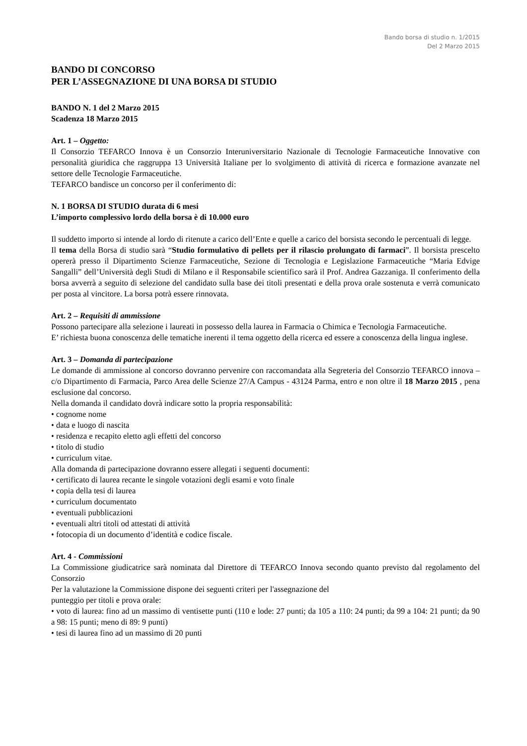Bando borsa di studio n. 1/2015
Del 2 Marzo 2015
BANDO DI CONCORSO
PER L’ASSEGNAZIONE DI UNA BORSA DI STUDIO
BANDO N. 1 del 2 Marzo 2015
Scadenza 18 Marzo 2015
Art. 1 – Oggetto:
Il Consorzio TEFARCO Innova è un Consorzio Interuniversitario Nazionale di Tecnologie Farmaceutiche Innovative con personalità giuridica che raggruppa 13 Università Italiane per lo svolgimento di attività di ricerca e formazione avanzate nel settore delle Tecnologie Farmaceutiche.
TEFARCO bandisce un concorso per il conferimento di:
N. 1 BORSA DI STUDIO durata di 6 mesi
L’importo complessivo lordo della borsa è di 10.000 euro
Il suddetto importo si intende al lordo di ritenute a carico dell’Ente e quelle a carico del borsista secondo le percentuali di legge.
Il tema della Borsa di studio sarà “Studio formulativo di pellets per il rilascio prolungato di farmaci”. Il borsista prescelto opererà presso il Dipartimento Scienze Farmaceutiche, Sezione di Tecnologia e Legislazione Farmaceutiche “Maria Edvige Sangalli” dell’Università degli Studi di Milano e il Responsabile scientifico sarà il Prof. Andrea Gazzaniga. Il conferimento della borsa avverrà a seguito di selezione del candidato sulla base dei titoli presentati e della prova orale sostenuta e verrà comunicato per posta al vincitore. La borsa potrà essere rinnovata.
Art. 2 – Requisiti di ammissione
Possono partecipare alla selezione i laureati in possesso della laurea in Farmacia o Chimica e Tecnologia Farmaceutiche.
E’ richiesta buona conoscenza delle tematiche inerenti il tema oggetto della ricerca ed essere a conoscenza della lingua inglese.
Art. 3 – Domanda di partecipazione
Le domande di ammissione al concorso dovranno pervenire con raccomandata alla Segreteria del Consorzio TEFARCO innova – c/o Dipartimento di Farmacia, Parco Area delle Scienze 27/A Campus - 43124 Parma, entro e non oltre il 18 Marzo 2015 , pena esclusione dal concorso.
Nella domanda il candidato dovrà indicare sotto la propria responsabilità:
• cognome nome
• data e luogo di nascita
• residenza e recapito eletto agli effetti del concorso
• titolo di studio
• curriculum vitae.
Alla domanda di partecipazione dovranno essere allegati i seguenti documenti:
• certificato di laurea recante le singole votazioni degli esami e voto finale
• copia della tesi di laurea
• curriculum documentato
• eventuali pubblicazioni
• eventuali altri titoli od attestati di attività
• fotocopia di un documento d’identità e codice fiscale.
Art. 4 - Commissioni
La Commissione giudicatrice sarà nominata dal Direttore di TEFARCO Innova secondo quanto previsto dal regolamento del Consorzio
Per la valutazione la Commissione dispone dei seguenti criteri per l'assegnazione del
punteggio per titoli e prova orale:
• voto di laurea: fino ad un massimo di ventisette punti (110 e lode: 27 punti; da 105 a 110: 24 punti; da 99 a 104: 21 punti; da 90 a 98: 15 punti; meno di 89: 9 punti)
• tesi di laurea fino ad un massimo di 20 punti